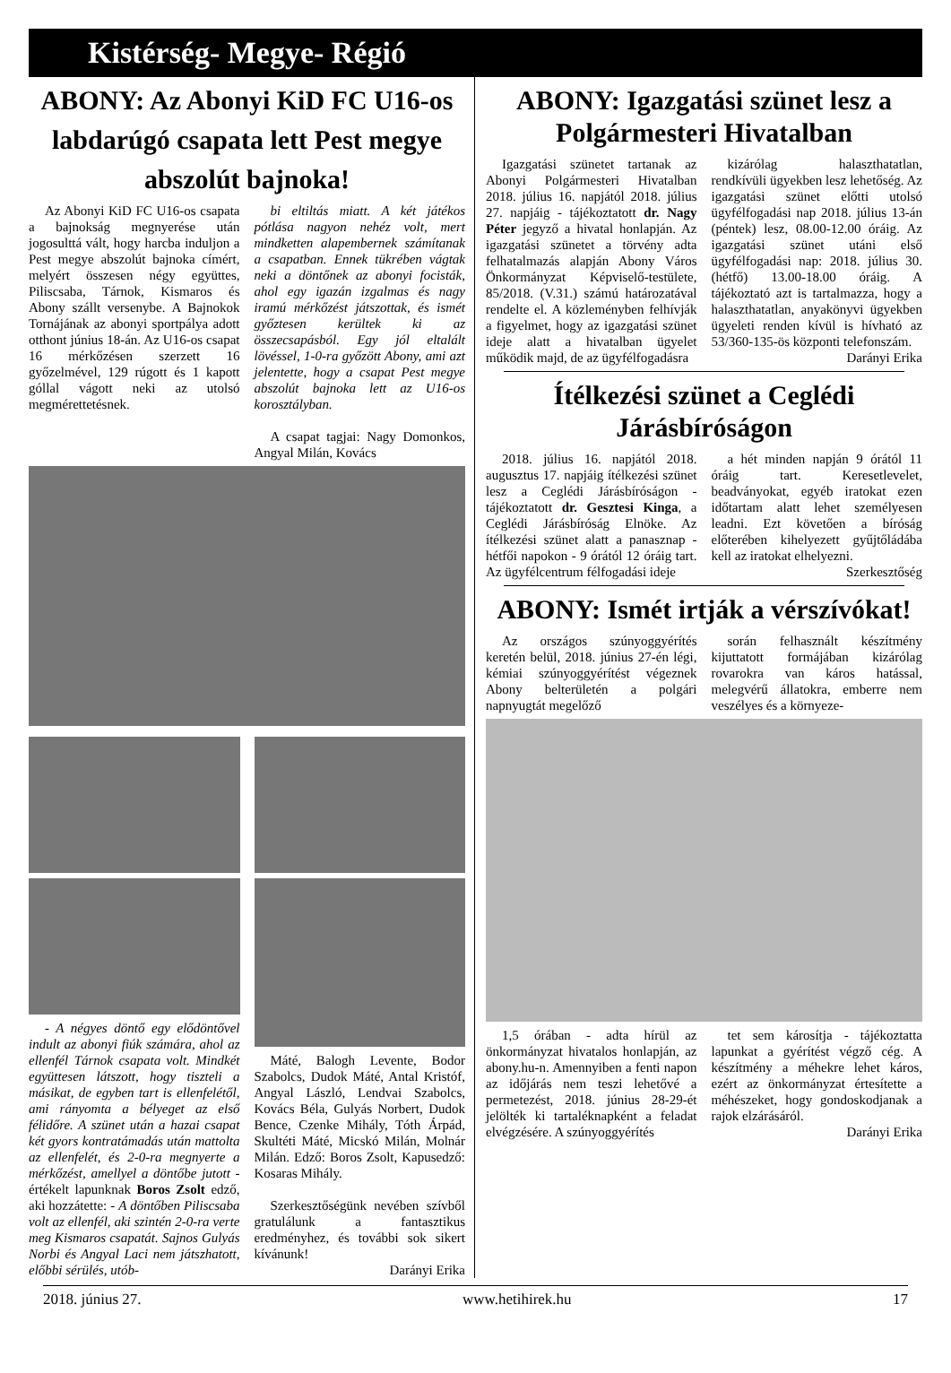Kistérség- Megye- Régió
ABONY: Az Abonyi KiD FC U16-os labdarúgó csapata lett Pest megye abszolút bajnoka!
Az Abonyi KiD FC U16-os csapata a bajnokság megnyerése után jogosulttá vált, hogy harcba induljon a Pest megye abszolút bajnoka címért, melyért összesen négy együttes, Piliscsaba, Tárnok, Kismaros és Abony szállt versenybe. A Bajnokok Tornájának az abonyi sportpálya adott otthont június 18-án. Az U16-os csapat 16 mérkőzésen szerzett 16 győzelmével, 129 rúgott és 1 kapott góllal vágott neki az utolsó megmérettetésnek.
bi eltiltás miatt. A két játékos pótlása nagyon nehéz volt, mert mindketten alapembernek számítanak a csapatban. Ennek tükrében vágtak neki a döntőnek az abonyi focisták, ahol egy igazán izgalmas és nagy iramú mérkőzést játszottak, és ismét győztesen kerültek ki az összecsapásból. Egy jól eltalált lövéssel, 1-0-ra győzött Abony, ami azt jelentette, hogy a csapat Pest megye abszolút bajnoka lett az U16-os korosztályban.
A csapat tagjai: Nagy Domonkos, Angyal Milán, Kovács
- A négyes döntő egy elődöntővel indult az abonyi fiúk számára, ahol az ellenfél Tárnok csapata volt. Mindkét együttesen látszott, hogy tiszteli a másikat, de egyben tart is ellenfelétől, ami rányomta a bélyeget az első félidőre. A szünet után a hazai csapat két gyors kontratámadás után mattolta az ellenfelét, és 2-0-ra megnyerte a mérkőzést, amellyel a döntőbe jutott - értékelt lapunknak Boros Zsolt edző, aki hozzátette: - A döntőben Piliscsaba volt az ellenfél, aki szintén 2-0-ra verte meg Kismaros csapatát. Sajnos Gulyás Norbi és Angyal Laci nem játszhatott, előbbi sérülés, utób-
Máté, Balogh Levente, Bodor Szabolcs, Dudok Máté, Antal Kristóf, Angyal László, Lendvai Szabolcs, Kovács Béla, Gulyás Norbert, Dudok Bence, Czenke Mihály, Tóth Árpád, Skultéti Máté, Micskó Milán, Molnár Milán. Edző: Boros Zsolt, Kapusedző: Kosaras Mihály.
Szerkesztőségünk nevében szívből gratulálunk a fantasztikus eredményhez, és további sok sikert kívánunk!
Darányi Erika
ABONY: Igazgatási szünet lesz a Polgármesteri Hivatalban
Igazgatási szünetet tartanak az Abonyi Polgármesteri Hivatalban 2018. július 16. napjától 2018. július 27. napjáig - tájékoztatott dr. Nagy Péter jegyző a hivatal honlapján. Az igazgatási szünetet a törvény adta felhatalmazás alapján Abony Város Önkormányzat Képviselő-testülete, 85/2018. (V.31.) számú határozatával rendelte el. A közleményben felhívják a figyelmet, hogy az igazgatási szünet ideje alatt a hivatalban ügyelet működik majd, de az ügyfélfogadásra
kizárólag halaszthatatlan, rendkívüli ügyekben lesz lehetőség. Az igazgatási szünet előtti utolsó ügyfélfogadási nap 2018. július 13-án (péntek) lesz, 08.00-12.00 óráig. Az igazgatási szünet utáni első ügyfélfogadási nap: 2018. július 30. (hétfő) 13.00-18.00 óráig. A tájékoztató azt is tartalmazza, hogy a halaszthatatlan, anyakönyvi ügyekben ügyeleti renden kívül is hívható az 53/360-135-ös központi telefonszám.
Darányi Erika
Ítélkezési szünet a Ceglédi Járásbíróságon
2018. július 16. napjától 2018. augusztus 17. napjáig ítélkezési szünet lesz a Ceglédi Járásbíróságon - tájékoztatott dr. Gesztesi Kinga, a Ceglédi Járásbíróság Elnöke. Az ítélkezési szünet alatt a panasznap - hétfői napokon - 9 órától 12 óráig tart. Az ügyfélcentrum félfogadási ideje
a hét minden napján 9 órától 11 óráig tart. Keresetlevelet, beadványokat, egyéb iratokat ezen időtartam alatt lehet személyesen leadni. Ezt követően a bíróság előterében kihelyezett gyűjtőládába kell az iratokat elhelyezni.
Szerkesztőség
ABONY: Ismét irtják a vérszívókat!
Az országos szúnyoggyérítés keretén belül, 2018. június 27-én légi, kémiai szúnyoggyérítést végeznek Abony belterületén a polgári napnyugtát megelőző
során felhasznált készítmény kijuttatott formájában kizárólag rovarokra van káros hatással, melegvérű állatokra, emberre nem veszélyes és a környeze-
1,5 órában - adta hírül az önkormányzat hivatalos honlapján, az abony.hu-n. Amennyiben a fenti napon az időjárás nem teszi lehetővé a permetezést, 2018. június 28-29-ét jelölték ki tartaléknapként a feladat elvégzésére. A szúnyoggyérítés
tet sem károsítja - tájékoztatta lapunkat a gyérítést végző cég. A készítmény a méhekre lehet káros, ezért az önkormányzat értesítette a méhészeket, hogy gondoskodjanak a rajok elzárásáról.
Darányi Erika
2018. június 27. www.hetihirek.hu 17